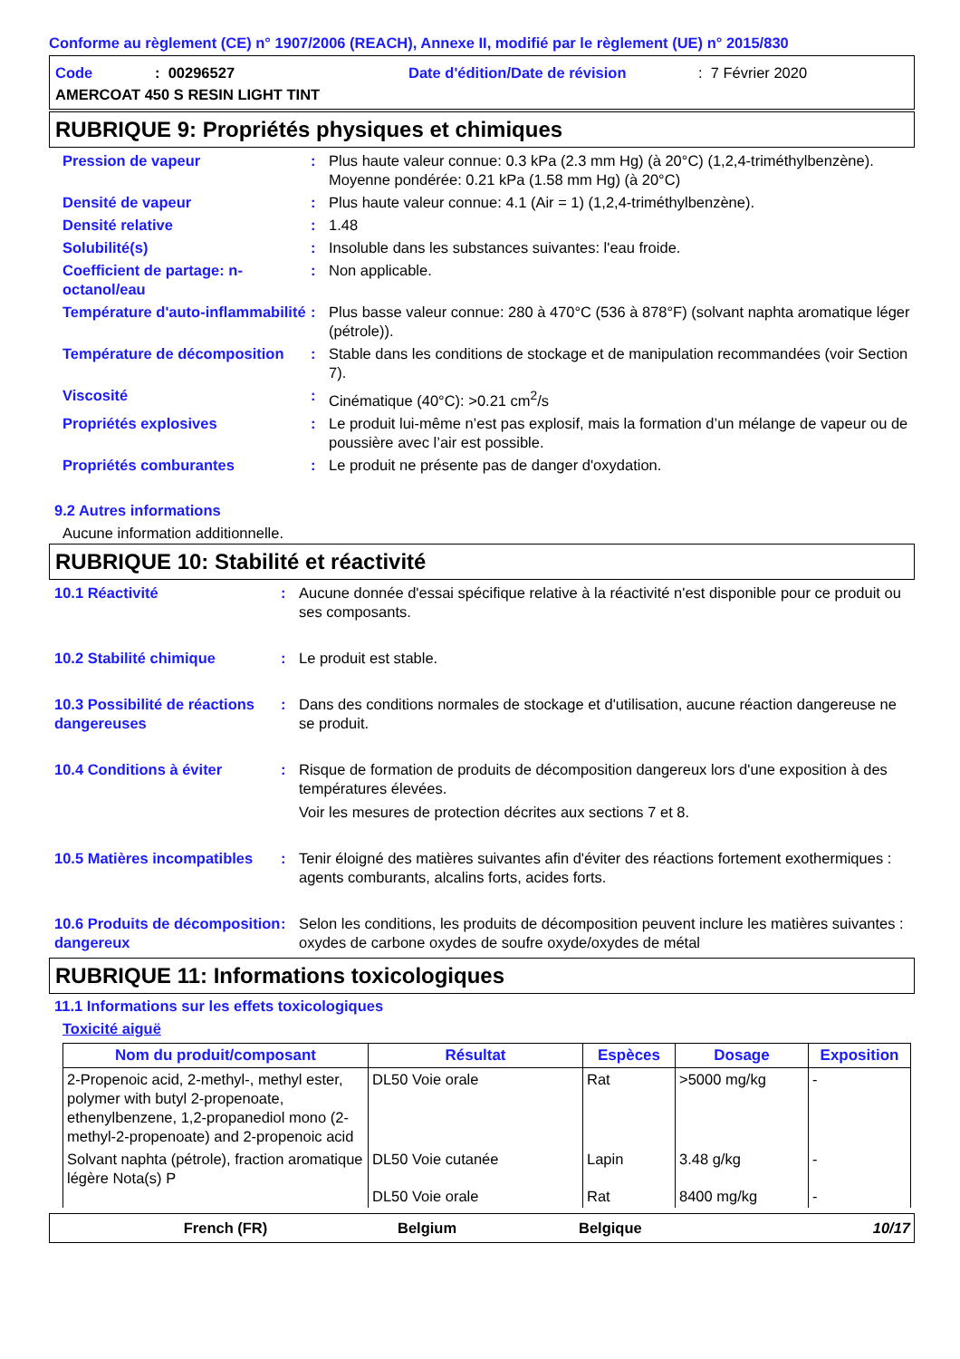Conforme au règlement (CE) n° 1907/2006 (REACH), Annexe II, modifié par le règlement (UE) n° 2015/830
Code: 00296527 Date d'édition/Date de révision: 7 Février 2020
AMERCOAT 450 S RESIN LIGHT TINT
RUBRIQUE 9: Propriétés physiques et chimiques
Pression de vapeur: Plus haute valeur connue: 0.3 kPa (2.3 mm Hg) (à 20°C) (1,2,4-triméthylbenzène). Moyenne pondérée: 0.21 kPa (1.58 mm Hg) (à 20°C)
Densité de vapeur: Plus haute valeur connue: 4.1 (Air = 1) (1,2,4-triméthylbenzène).
Densité relative: 1.48
Solubilité(s): Insoluble dans les substances suivantes: l'eau froide.
Coefficient de partage: n-octanol/eau: Non applicable.
Température d'auto-inflammabilité: Plus basse valeur connue: 280 à 470°C (536 à 878°F) (solvant naphta aromatique léger (pétrole)).
Température de décomposition: Stable dans les conditions de stockage et de manipulation recommandées (voir Section 7).
Viscosité: Cinématique (40°C): >0.21 cm<sup>2</sup>/s
Propriétés explosives: Le produit lui-même n’est pas explosif, mais la formation d’un mélange de vapeur ou de poussière avec l’air est possible.
Propriétés comburantes: Le produit ne présente pas de danger d'oxydation.
9.2 Autres informations
Aucune information additionnelle.
RUBRIQUE 10: Stabilité et réactivité
10.1 Réactivité: Aucune donnée d'essai spécifique relative à la réactivité n'est disponible pour ce produit ou ses composants.
10.2 Stabilité chimique: Le produit est stable.
10.3 Possibilité de réactions dangereuses: Dans des conditions normales de stockage et d'utilisation, aucune réaction dangereuse ne se produit.
10.4 Conditions à éviter: Risque de formation de produits de décomposition dangereux lors d'une exposition à des températures élevées.
Voir les mesures de protection décrites aux sections 7 et 8.
10.5 Matières incompatibles: Tenir éloigné des matières suivantes afin d'éviter des réactions fortement exothermiques : agents comburants, alcalins forts, acides forts.
10.6 Produits de décomposition dangereux: Selon les conditions, les produits de décomposition peuvent inclure les matières suivantes : oxydes de carbone oxydes de soufre oxyde/oxydes de métal
RUBRIQUE 11: Informations toxicologiques
11.1 Informations sur les effets toxicologiques
Toxicité aiguë
| Nom du produit/composant | Résultat | Espèces | Dosage | Exposition |
| --- | --- | --- | --- | --- |
| 2-Propenoic acid, 2-methyl-, methyl ester, polymer with butyl 2-propenoate, ethenylbenzene, 1,2-propanediol mono (2-methyl-2-propenoate) and 2-propenoic acid | DL50 Voie orale | Rat | >5000 mg/kg | - |
| Solvant naphta (pétrole), fraction aromatique légère Nota(s) P | DL50 Voie cutanée | Lapin | 3.48 g/kg | - |
| | DL50 Voie orale | Rat | 8400 mg/kg | - |
French (FR) Belgium Belgique 10/17